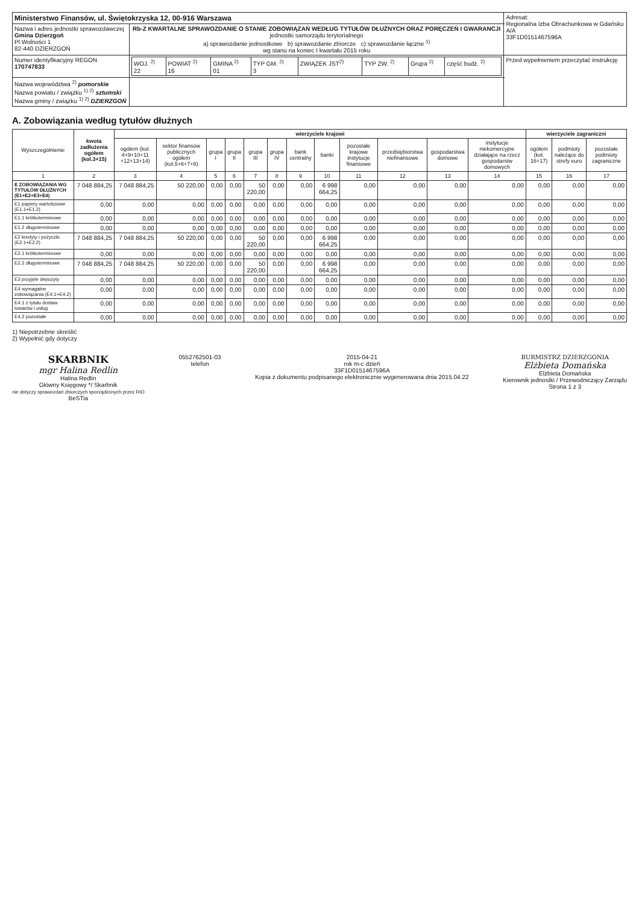| Ministerstwo Finansów, ul. Świętokrzyska 12, 00-916 Warszawa | | Adresat: Regionalna Izba Obrachunkowa w Gdańsku A/A 33F1D0151467596A |
| Nazwa i adres jednostki sprawozdawczej Gmina Dzierzgoń Pl.Wolności 1 82-440 DZIERZGOŃ | Rb-Z KWARTALNE SPRAWOZDANIE O STANIE ZOBOWIĄZAŃ WEDŁUG TYTUŁÓW DŁUŻNYCH ORAZ PORĘCZEŃ I GWARANCJI jednostki samorządu terytorialnego a) sprawozdanie jednostkowe b) sprawozdanie zbiorcze c) sprawozdanie łączne <sup>1)</sup> wg stanu na koniec I kwartału 2015 roku | |
| Numer identyfikacyjny REGON 170747833 | / WOJ. <sup>2)</sup> 22 / POWIAT <sup>2)</sup> 16 / GMINA <sup>2)</sup> 01 / TYP GM. <sup>2)</sup> 3 / ZWIĄZEK JST<sup>2)</sup> / TYP ZW. <sup>2)</sup> / Grupa <sup>2)</sup> / część budż. <sup>2)</sup> / | Przed wypełnieniem przeczytać instrukcję |
| Nazwa województwa <sup>2)</sup> pomorskie Nazwa powiatu / związku <sup>1) 2)</sup> sztumski Nazwa gminy / związku <sup>1) 2)</sup> DZIERZGOŃ | | |
A. Zobowiązania według tytułów dłużnych
| Wyszczególnienie | kwota zadłużenia ogółem (kol.3+15) | wierzyciele krajowi | | | | | | | | | | | | wierzyciele zagraniczni | | |
| --- | --- | --- | --- | --- | --- | --- | --- | --- | --- | --- | --- | --- | --- | --- | --- | --- |
| | | ogółem (kol. 4+9+10+11 +12+13+14) | sektor finansów publicznych ogółem (kol.5+6+7+8) | grupa I | grupa II | grupa III | grupa IV | bank centralny | banki | pozostałe krajowe instytucje finansowe | przedsiębiorstwa niefinansowe | gospodarstwa domowe | instytucje niekomercyjne działające na rzecz gospodarstw domowych | ogółem (kol. 16+17) | podmioty należące do strefy euro | pozostałe podmioty zagraniczne |
| 1 | 2 | 3 | 4 | 5 | 6 | 7 | 8 | 9 | 10 | 11 | 12 | 13 | 14 | 15 | 16 | 17 |
| E ZOBOWIĄZANIA WG TYTUŁÓW DŁUŻNYCH (E1+E2+E3+E4) | 7 048 884,25 | 7 048 884,25 | 50 220,00 | 0,00 | 0,00 | 50 220,00 | 0,00 | 0,00 | 6 998 664,25 | 0,00 | 0,00 | 0,00 | 0,00 | 0,00 | 0,00 | 0,00 |
| E1 papiery wartościowe (E1.1+E1.2) | 0,00 | 0,00 | 0,00 | 0,00 | 0,00 | 0,00 | 0,00 | 0,00 | 0,00 | 0,00 | 0,00 | 0,00 | 0,00 | 0,00 | 0,00 | 0,00 |
| E1.1 krótkoterminowe | 0,00 | 0,00 | 0,00 | 0,00 | 0,00 | 0,00 | 0,00 | 0,00 | 0,00 | 0,00 | 0,00 | 0,00 | 0,00 | 0,00 | 0,00 | 0,00 |
| E1.2 długoterminowe | 0,00 | 0,00 | 0,00 | 0,00 | 0,00 | 0,00 | 0,00 | 0,00 | 0,00 | 0,00 | 0,00 | 0,00 | 0,00 | 0,00 | 0,00 | 0,00 |
| E2 kredyty i pożyczki (E2.1+E2.2) | 7 048 884,25 | 7 048 884,25 | 50 220,00 | 0,00 | 0,00 | 50 220,00 | 0,00 | 0,00 | 6 998 664,25 | 0,00 | 0,00 | 0,00 | 0,00 | 0,00 | 0,00 | 0,00 |
| E2.1 krótkoterminowe | 0,00 | 0,00 | 0,00 | 0,00 | 0,00 | 0,00 | 0,00 | 0,00 | 0,00 | 0,00 | 0,00 | 0,00 | 0,00 | 0,00 | 0,00 | 0,00 |
| E2.2 długoterminowe | 7 048 884,25 | 7 048 884,25 | 50 220,00 | 0,00 | 0,00 | 50 220,00 | 0,00 | 0,00 | 6 998 664,25 | 0,00 | 0,00 | 0,00 | 0,00 | 0,00 | 0,00 | 0,00 |
| E3 przyjęte depozyty | 0,00 | 0,00 | 0,00 | 0,00 | 0,00 | 0,00 | 0,00 | 0,00 | 0,00 | 0,00 | 0,00 | 0,00 | 0,00 | 0,00 | 0,00 | 0,00 |
| E4 wymagalne zobowiązania (E4.1+E4.2) | 0,00 | 0,00 | 0,00 | 0,00 | 0,00 | 0,00 | 0,00 | 0,00 | 0,00 | 0,00 | 0,00 | 0,00 | 0,00 | 0,00 | 0,00 | 0,00 |
| E4.1 z tytułu dostaw towarów i usług | 0,00 | 0,00 | 0,00 | 0,00 | 0,00 | 0,00 | 0,00 | 0,00 | 0,00 | 0,00 | 0,00 | 0,00 | 0,00 | 0,00 | 0,00 | 0,00 |
| E4.2 pozostałe | 0,00 | 0,00 | 0,00 | 0,00 | 0,00 | 0,00 | 0,00 | 0,00 | 0,00 | 0,00 | 0,00 | 0,00 | 0,00 | 0,00 | 0,00 | 0,00 |
1) Niepotrzebne skreślić
2) Wypełnić gdy dotyczy
SKARBNIK
mgr Halina Redlin
Halina Redlin
Główny Księgowy */ Skarbnik
nie dotyczy sprawozdań zbiorczych sporządzonych przez RIO
BeSTia
0552762501-03
telefon
2015-04-21
rok m-c dzień
33F1D0151467596A
Kopia z dokumentu podpisanego elektronicznie wygenerowana dnia 2015.04.22
BURMISTRZ DZIERZGONIA
Elżbieta Domańska
Elżbieta Domańska
Kierownik jednostki / Przewodniczący Zarządu
Strona 1 z 3